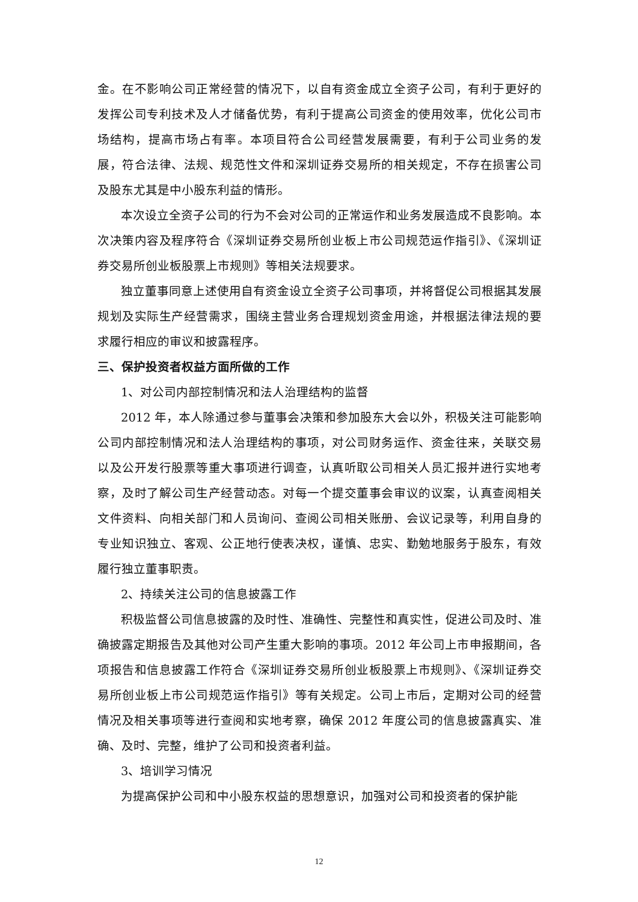金。在不影响公司正常经营的情况下，以自有资金成立全资子公司，有利于更好的发挥公司专利技术及人才储备优势，有利于提高公司资金的使用效率，优化公司市场结构，提高市场占有率。本项目符合公司经营发展需要，有利于公司业务的发展，符合法律、法规、规范性文件和深圳证券交易所的相关规定，不存在损害公司及股东尤其是中小股东利益的情形。
本次设立全资子公司的行为不会对公司的正常运作和业务发展造成不良影响。本次决策内容及程序符合《深圳证券交易所创业板上市公司规范运作指引》、《深圳证券交易所创业板股票上市规则》等相关法规要求。
独立董事同意上述使用自有资金设立全资子公司事项，并将督促公司根据其发展规划及实际生产经营需求，围绕主营业务合理规划资金用途，并根据法律法规的要求履行相应的审议和披露程序。
三、保护投资者权益方面所做的工作
1、对公司内部控制情况和法人治理结构的监督
2012 年，本人除通过参与董事会决策和参加股东大会以外，积极关注可能影响公司内部控制情况和法人治理结构的事项，对公司财务运作、资金往来，关联交易以及公开发行股票等重大事项进行调查，认真听取公司相关人员汇报并进行实地考察，及时了解公司生产经营动态。对每一个提交董事会审议的议案，认真查阅相关文件资料、向相关部门和人员询问、查阅公司相关账册、会议记录等，利用自身的专业知识独立、客观、公正地行使表决权，谨慎、忠实、勤勉地服务于股东，有效履行独立董事职责。
2、持续关注公司的信息披露工作
积极监督公司信息披露的及时性、准确性、完整性和真实性，促进公司及时、准确披露定期报告及其他对公司产生重大影响的事项。2012 年公司上市申报期间，各项报告和信息披露工作符合《深圳证券交易所创业板股票上市规则》、《深圳证券交易所创业板上市公司规范运作指引》等有关规定。公司上市后，定期对公司的经营情况及相关事项等进行查阅和实地考察，确保 2012 年度公司的信息披露真实、准确、及时、完整，维护了公司和投资者利益。
3、培训学习情况
为提高保护公司和中小股东权益的思想意识，加强对公司和投资者的保护能
12